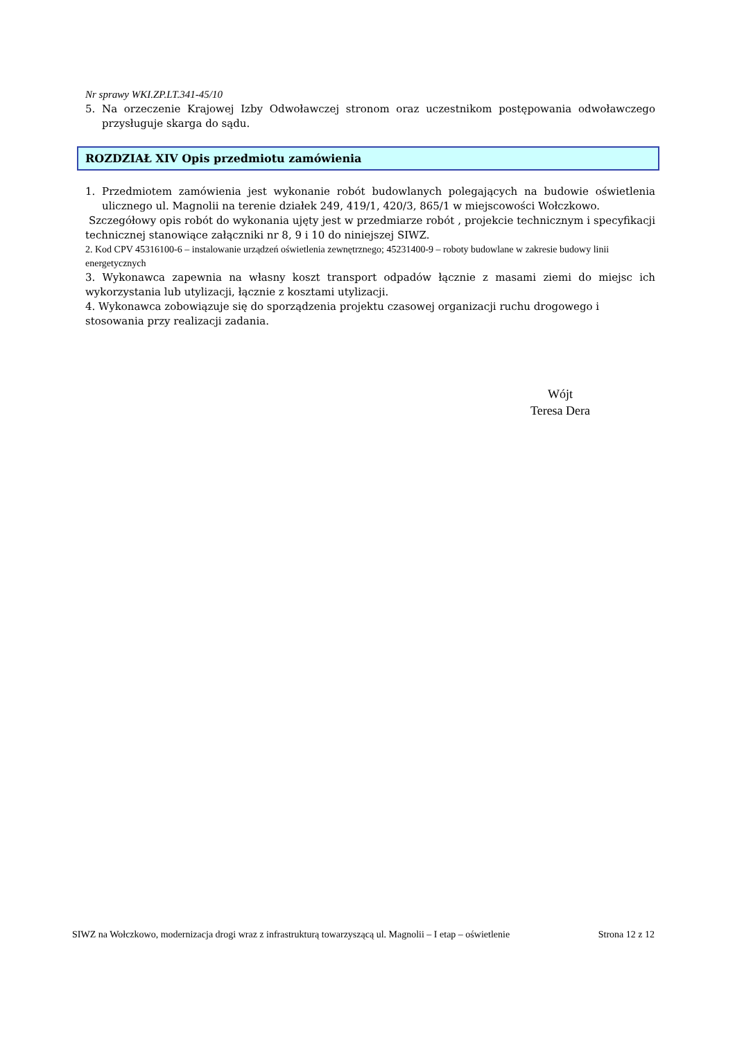Nr sprawy WKI.ZP.LT.341-45/10
5. Na orzeczenie Krajowej Izby Odwoławczej stronom oraz uczestnikom postępowania odwoławczego przysługuje skarga do sądu.
ROZDZIAŁ XIV Opis przedmiotu zamówienia
1. Przedmiotem zamówienia jest wykonanie robót budowlanych polegających na budowie oświetlenia ulicznego ul. Magnolii na terenie działek 249, 419/1, 420/3, 865/1 w miejscowości Wołczkowo.
Szczegółowy opis robót do wykonania ujęty jest w przedmiarze robót , projekcie technicznym i specyfikacji technicznej stanowiące załączniki nr 8, 9 i 10 do niniejszej SIWZ.
2. Kod CPV 45316100-6 – instalowanie urządzeń oświetlenia zewnętrznego; 45231400-9 – roboty budowlane w zakresie budowy linii energetycznych
3. Wykonawca zapewnia na własny koszt transport odpadów łącznie z masami ziemi do miejsc ich wykorzystania lub utylizacji, łącznie z kosztami utylizacji.
4. Wykonawca zobowiązuje się do sporządzenia projektu czasowej organizacji ruchu drogowego i stosowania przy realizacji zadania.
Wójt
Teresa Dera
SIWZ na Wołczkowo, modernizacja drogi wraz z infrastrukturą towarzyszącą ul. Magnolii – I etap – oświetlenie Strona 12 z 12